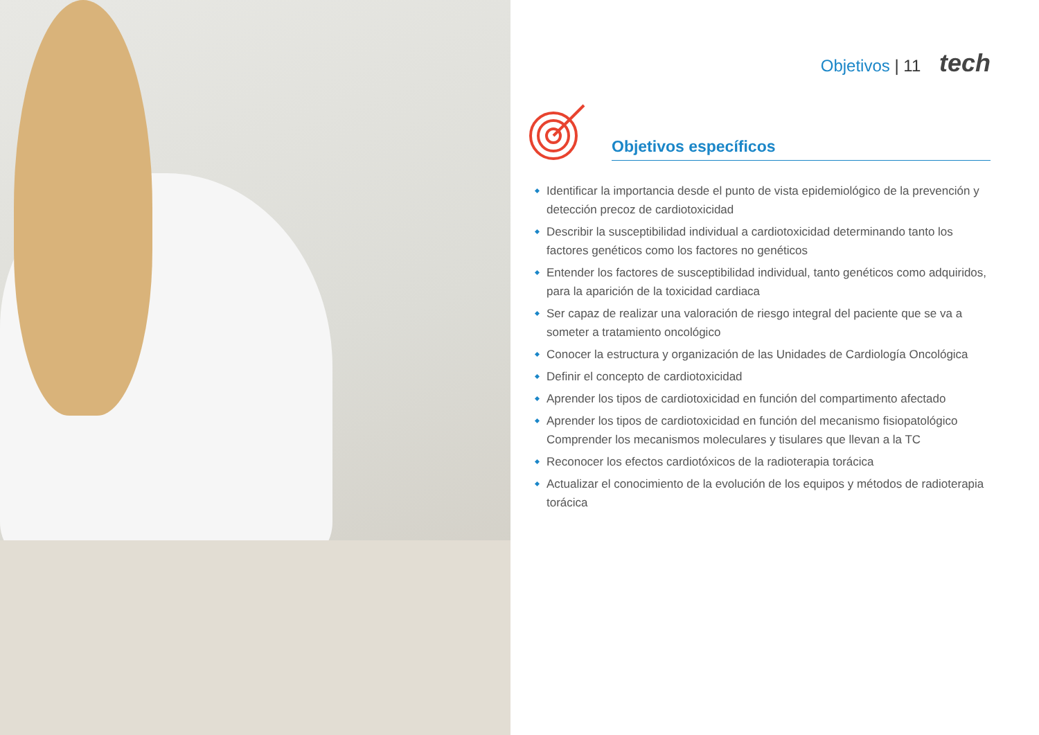Objetivos | 11 tech
Objetivos específicos
Identificar la importancia desde el punto de vista epidemiológico de la prevención y detección precoz de cardiotoxicidad
Describir la susceptibilidad individual a cardiotoxicidad determinando tanto los factores genéticos como los factores no genéticos
Entender los factores de susceptibilidad individual, tanto genéticos como adquiridos, para la aparición de la toxicidad cardiaca
Ser capaz de realizar una valoración de riesgo integral del paciente que se va a someter a tratamiento oncológico
Conocer la estructura y organización de las Unidades de Cardiología Oncológica
Definir el concepto de cardiotoxicidad
Aprender los tipos de cardiotoxicidad en función del compartimento afectado
Aprender los tipos de cardiotoxicidad en función del mecanismo fisiopatológico Comprender los mecanismos moleculares y tisulares que llevan a la TC
Reconocer los efectos cardiotóxicos de la radioterapia torácica
Actualizar el conocimiento de la evolución de los equipos y métodos de radioterapia torácica